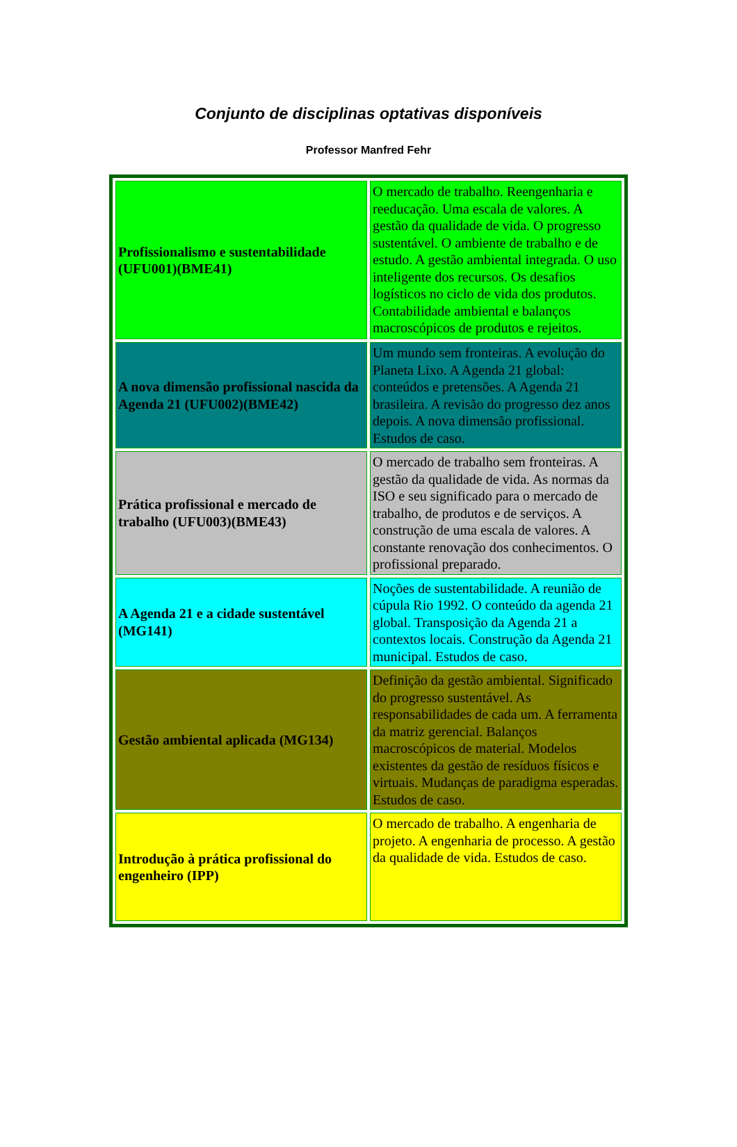Conjunto de disciplinas optativas disponíveis
Professor Manfred Fehr
| Profissionalismo e sustentabilidade (UFU001)(BME41) | O mercado de trabalho. Reengenharia e reeducação. Uma escala de valores. A gestão da qualidade de vida. O progresso sustentável. O ambiente de trabalho e de estudo. A gestão ambiental integrada. O uso inteligente dos recursos. Os desafios logísticos no ciclo de vida dos produtos. Contabilidade ambiental e balanços macroscópicos de produtos e rejeitos. |
| A nova dimensão profissional nascida da Agenda 21 (UFU002)(BME42) | Um mundo sem fronteiras. A evolução do Planeta Lixo. A Agenda 21 global: conteúdos e pretensões. A Agenda 21 brasileira. A revisão do progresso dez anos depois. A nova dimensão profissional. Estudos de caso. |
| Prática profissional e mercado de trabalho (UFU003)(BME43) | O mercado de trabalho sem fronteiras. A gestão da qualidade de vida. As normas da ISO e seu significado para o mercado de trabalho, de produtos e de serviços. A construção de uma escala de valores. A constante renovação dos conhecimentos. O profissional preparado. |
| A Agenda 21 e a cidade sustentável (MG141) | Noções de sustentabilidade. A reunião de cúpula Rio 1992. O conteúdo da agenda 21 global. Transposição da Agenda 21 a contextos locais. Construção da Agenda 21 municipal. Estudos de caso. |
| Gestão ambiental aplicada (MG134) | Definição da gestão ambiental. Significado do progresso sustentável. As responsabilidades de cada um. A ferramenta da matriz gerencial. Balanços macroscópicos de material. Modelos existentes da gestão de resíduos físicos e virtuais. Mudanças de paradigma esperadas. Estudos de caso. |
| Introdução à prática profissional do engenheiro (IPP) | O mercado de trabalho. A engenharia de projeto. A engenharia de processo. A gestão da qualidade de vida. Estudos de caso. |